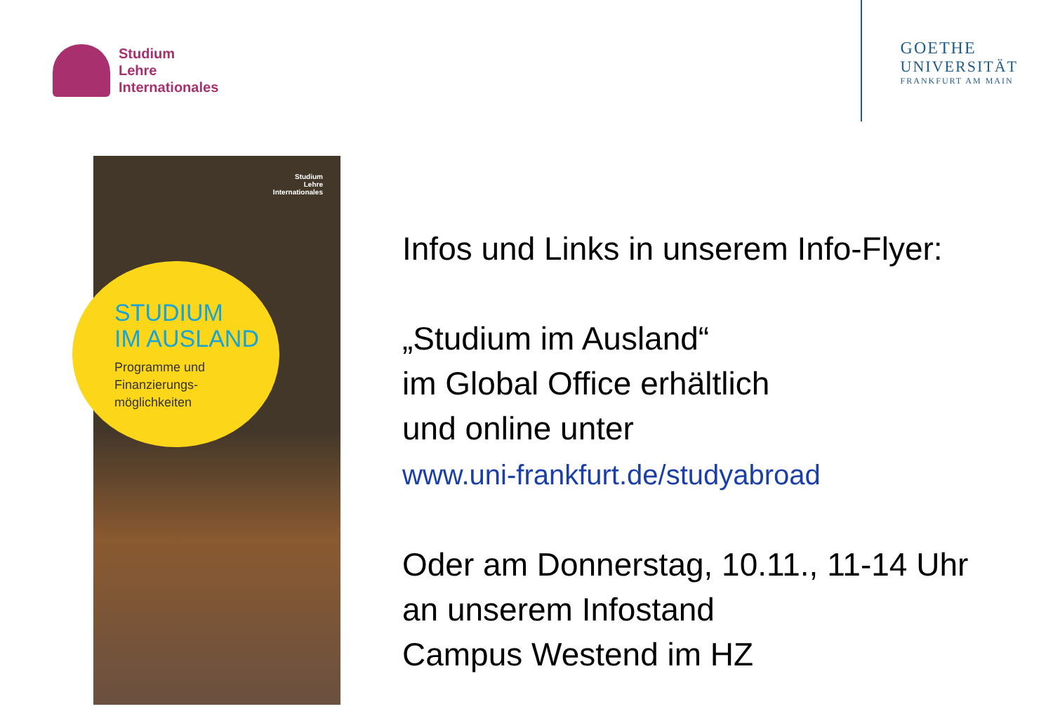Studium
Lehre
Internationales
GOETHE
UNIVERSITÄT
FRANKFURT AM MAIN
Studium
Lehre
Internationales
STUDIUM
IM AUSLAND
Programme und
Finanzierungs-
möglichkeiten
Infos und Links in unserem Info-Flyer:
„Studium im Ausland“
im Global Office erhältlich
und online unter
www.uni-frankfurt.de/studyabroad
Oder am Donnerstag, 10.11., 11-14 Uhr
an unserem Infostand
Campus Westend im HZ